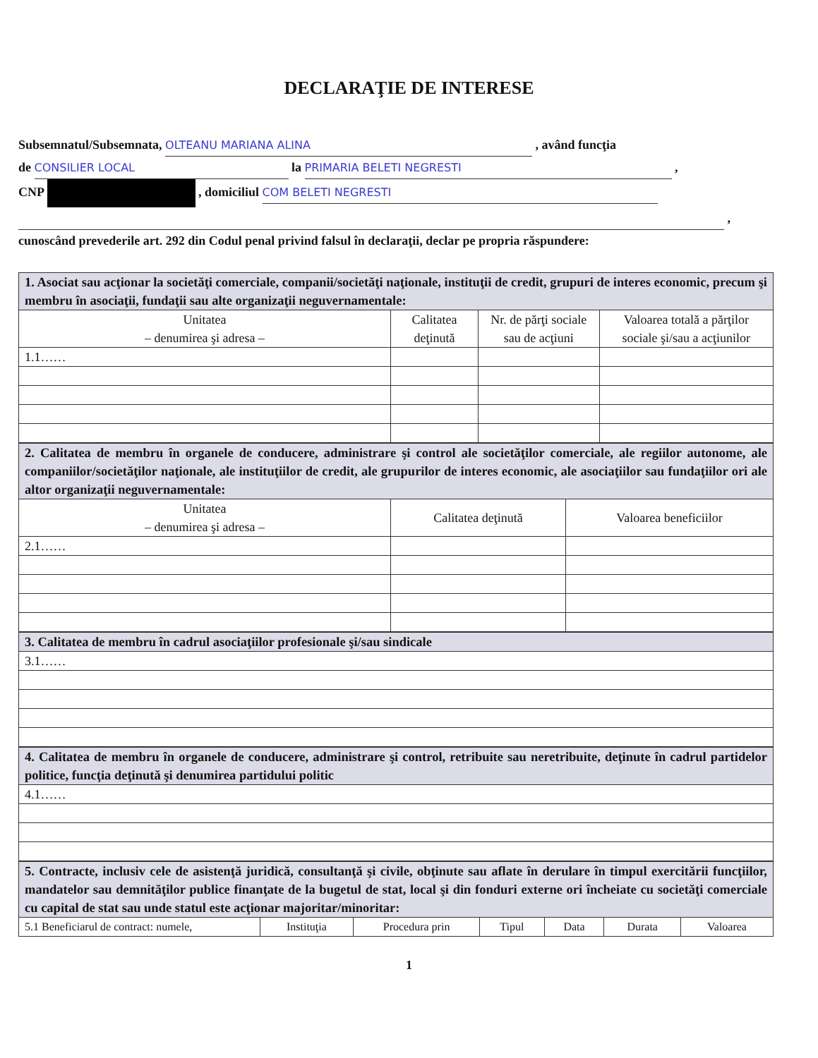DECLARAŢIE DE INTERESE
Subsemnatul/Subsemnata, OLTEANU MARIANA ALINA , având funcţia
de CONSILIER LOCAL la PRIMARIA BELETI NEGRESTI ,
CNP , domiciliul COM BELETI NEGRESTI
,
cunoscând prevederile art. 292 din Codul penal privind falsul în declaraţii, declar pe propria răspundere:
| 1. Asociat sau acţionar la societăţi comerciale, companii/societăţi naţionale, instituţii de credit, grupuri de interes economic, precum şi membru în asociaţii, fundaţii sau alte organizaţii neguvernamentale: | | | |
| Unitatea – denumirea şi adresa – | Calitatea deţinută | Nr. de părţi sociale sau de acţiuni | Valoarea totală a părţilor sociale şi/sau a acţiunilor |
| 1.1…… | | | |
| 2. Calitatea de membru în organele de conducere, administrare şi control ale societăţilor comerciale, ale regiilor autonome, ale companiilor/societăţilor naţionale, ale instituţiilor de credit, ale grupurilor de interes economic, ale asociaţiilor sau fundaţiilor ori ale altor organizaţii neguvernamentale: | | |
| Unitatea – denumirea şi adresa – | Calitatea deţinută | Valoarea beneficiilor |
| 2.1…… | | |
| 3. Calitatea de membru în cadrul asociaţiilor profesionale şi/sau sindicale |
| 3.1…… |
| 4. Calitatea de membru în organele de conducere, administrare şi control, retribuite sau neretribuite, deţinute în cadrul partidelor politice, funcţia deţinută şi denumirea partidului politic |
| 4.1…… |
| 5. Contracte, inclusiv cele de asistenţă juridică, consultanţă şi civile, obţinute sau aflate în derulare în timpul exercitării funcţiilor, mandatelor sau demnităţilor publice finanţate de la bugetul de stat, local şi din fonduri externe ori încheiate cu societăţi comerciale cu capital de stat sau unde statul este acţionar majoritar/minoritar: | | | | | | |
| 5.1 Beneficiarul de contract: numele, | Instituţia | Procedura prin | Tipul | Data | Durata | Valoarea |
1